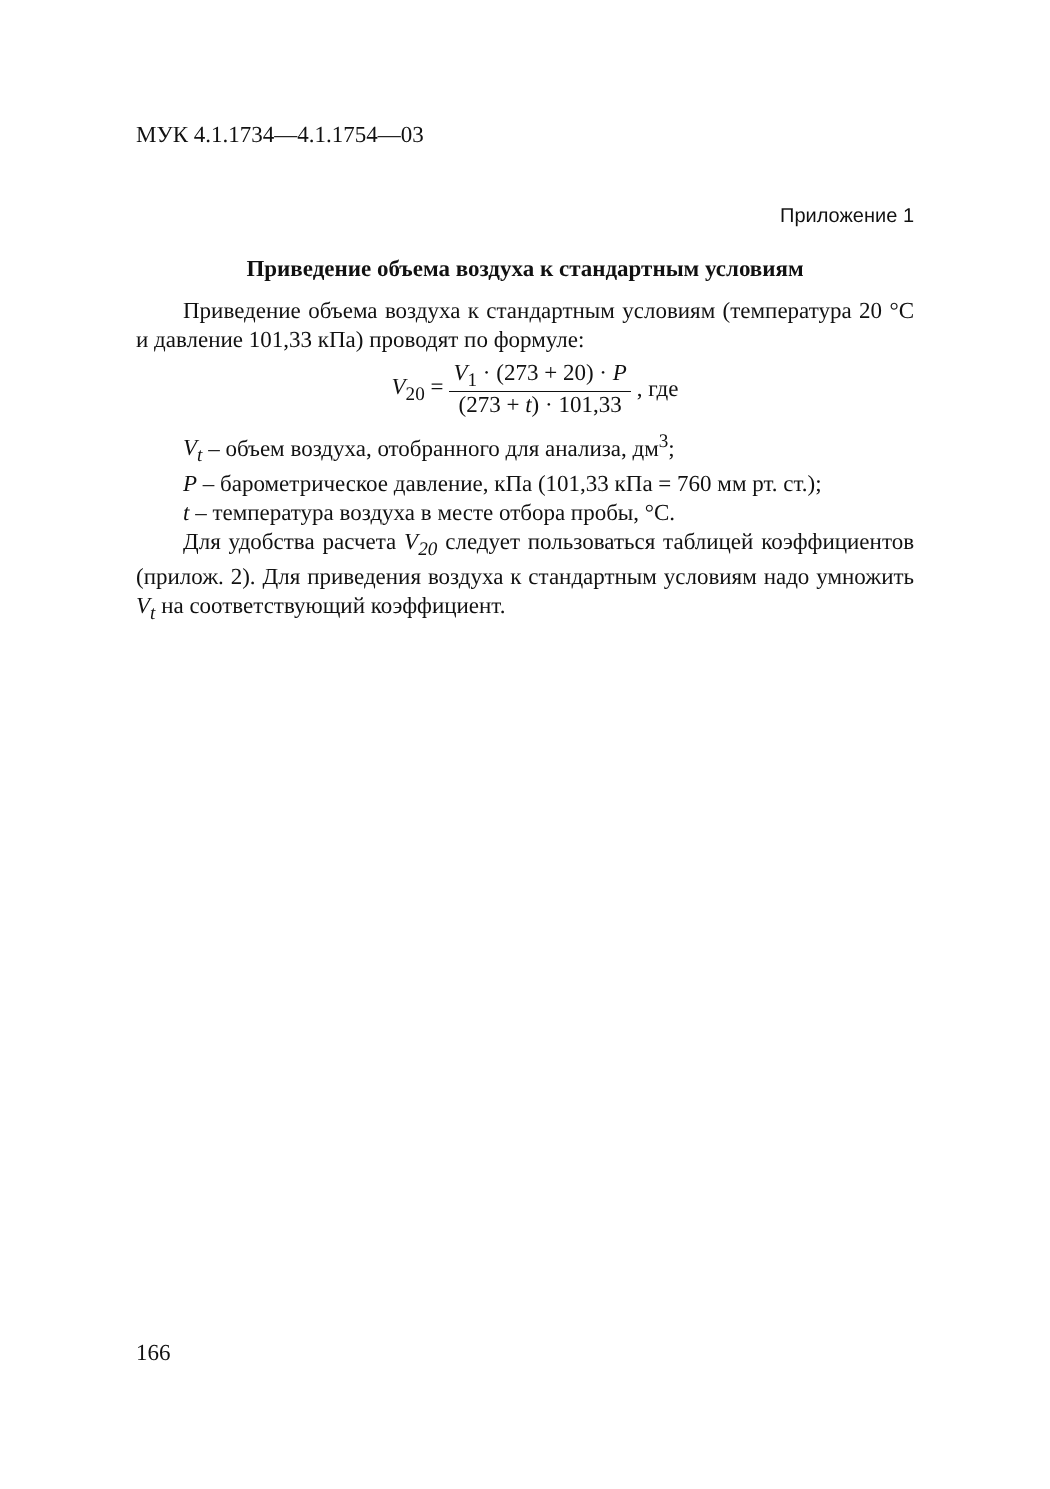МУК 4.1.1734—4.1.1754—03
Приложение 1
Приведение объема воздуха к стандартным условиям
Приведение объема воздуха к стандартным условиям (температура 20 °С и давление 101,33 кПа) проводят по формуле:
V<sub>20</sub> = V<sub>1</sub> · (273 + 20) · P (273 + t) · 101,33, где
V<sub>t</sub> – объем воздуха, отобранного для анализа, дм<sup>3</sup>;
P – барометрическое давление, кПа (101,33 кПа = 760 мм рт. ст.);
t – температура воздуха в месте отбора пробы, °С.
Для удобства расчета V<sub>20</sub> следует пользоваться таблицей коэффициентов (прилож. 2). Для приведения воздуха к стандартным условиям надо умножить V<sub>t</sub> на соответствующий коэффициент.
166